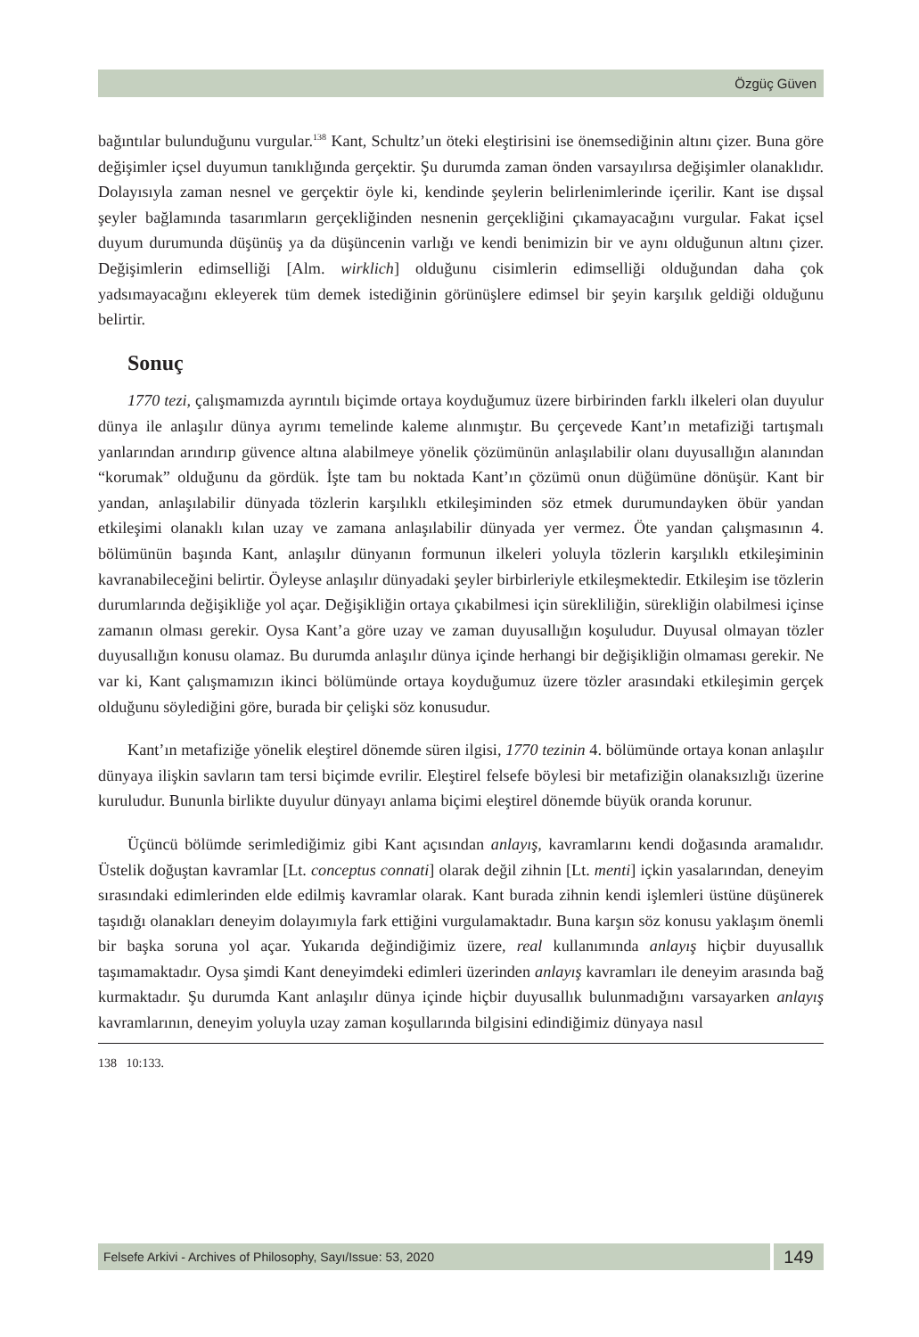Özgüç Güven
bağıntılar bulunduğunu vurgular.<sup>138</sup> Kant, Schultz’un öteki eleştirisini ise önemsediğinin altını çizer. Buna göre değişimler içsel duyumun tanıklığında gerçektir. Şu durumda zaman önden varsayılırsa değişimler olanaklıdır. Dolayısıyla zaman nesnel ve gerçektir öyle ki, kendinde şeylerin belirlenimlerinde içerilir. Kant ise dışsal şeyler bağlamında tasarımların gerçekliğinden nesnenin gerçekliğini çıkamayacağını vurgular. Fakat içsel duyum durumunda düşünüş ya da düşüncenin varlığı ve kendi benimizin bir ve aynı olduğunun altını çizer. Değişimlerin edimselliği [Alm. wirklich] olduğunu cisimlerin edimselliği olduğundan daha çok yadsımayacağını ekleyerek tüm demek istediğinin görünüşlere edimsel bir şeyin karşılık geldiği olduğunu belirtir.
Sonuç
1770 tezi, çalışmamızda ayrıntılı biçimde ortaya koyduğumuz üzere birbirinden farklı ilkeleri olan duyulur dünya ile anlaşılır dünya ayrımı temelinde kaleme alınmıştır. Bu çerçevede Kant’ın metafiziği tartışmalı yanlarından arındırıp güvence altına alabilmeye yönelik çözümünün anlaşılabilir olanı duyusallığın alanından “korumak” olduğunu da gördük. İşte tam bu noktada Kant’ın çözümü onun düğümüne dönüşür. Kant bir yandan, anlaşılabilir dünyada tözlerin karşılıklı etkileşiminden söz etmek durumundayken öbür yandan etkileşimi olanaklı kılan uzay ve zamana anlaşılabilir dünyada yer vermez. Öte yandan çalışmasının 4. bölümünün başında Kant, anlaşılır dünyanın formunun ilkeleri yoluyla tözlerin karşılıklı etkileşiminin kavranabileceğini belirtir. Öyleyse anlaşılır dünyadaki şeyler birbirleriyle etkileşmektedir. Etkileşim ise tözlerin durumlarında değişikliğe yol açar. Değişikliğin ortaya çıkabilmesi için sürekliliğin, sürekliğin olabilmesi içinse zamanın olması gerekir. Oysa Kant’a göre uzay ve zaman duyusallığın koşuludur. Duyusal olmayan tözler duyusallığın konusu olamaz. Bu durumda anlaşılır dünya içinde herhangi bir değişikliğin olmaması gerekir. Ne var ki, Kant çalışmamızın ikinci bölümünde ortaya koyduğumuz üzere tözler arasındaki etkileşimin gerçek olduğunu söylediğini göre, burada bir çelişki söz konusudur.
Kant’ın metafiziğe yönelik eleştirel dönemde süren ilgisi, 1770 tezinin 4. bölümünde ortaya konan anlaşılır dünyaya ilişkin savların tam tersi biçimde evrilir. Eleştirel felsefe böylesi bir metafiziğin olanaksızlığı üzerine kuruludur. Bununla birlikte duyulur dünyayı anlama biçimi eleştirel dönemde büyük oranda korunur.
Üçüncü bölümde serimlediğimiz gibi Kant açısından anlayış, kavramlarını kendi doğasında aramalıdır. Üstelik doğuştan kavramlar [Lt. conceptus connati] olarak değil zihnin [Lt. menti] içkin yasalarından, deneyim sırasındaki edimlerinden elde edilmiş kavramlar olarak. Kant burada zihnin kendi işlemleri üstüne düşünerek taşıdığı olanakları deneyim dolayımıyla fark ettiğini vurgulamaktadır. Buna karşın söz konusu yaklaşım önemli bir başka soruna yol açar. Yukarıda değindiğimiz üzere, real kullanımında anlayış hiçbir duyusallık taşımamaktadır. Oysa şimdi Kant deneyimdeki edimleri üzerinden anlayış kavramları ile deneyim arasında bağ kurmaktadır. Şu durumda Kant anlaşılır dünya içinde hiçbir duyusallık bulunmadığını varsayarken anlayış kavramlarının, deneyim yoluyla uzay zaman koşullarında bilgisini edindiğimiz dünyaya nasıl
138 10:133.
Felsefe Arkivi - Archives of Philosophy, Sayı/Issue: 53, 2020
149